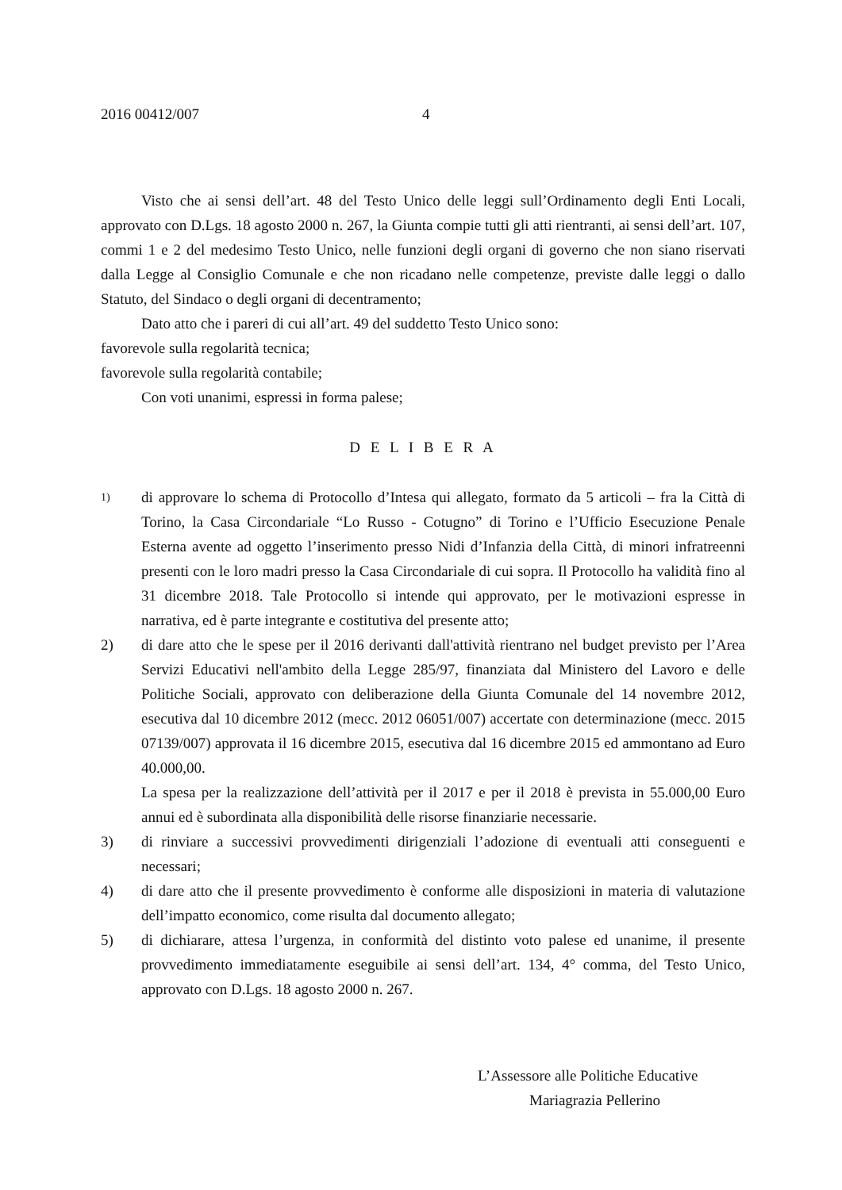2016 00412/007 4
Visto che ai sensi dell’art. 48 del Testo Unico delle leggi sull’Ordinamento degli Enti Locali, approvato con D.Lgs. 18 agosto 2000 n. 267, la Giunta compie tutti gli atti rientranti, ai sensi dell’art. 107, commi 1 e 2 del medesimo Testo Unico, nelle funzioni degli organi di governo che non siano riservati dalla Legge al Consiglio Comunale e che non ricadano nelle competenze, previste dalle leggi o dallo Statuto, del Sindaco o degli organi di decentramento;
Dato atto che i pareri di cui all’art. 49 del suddetto Testo Unico sono:
favorevole sulla regolarità tecnica;
favorevole sulla regolarità contabile;
Con voti unanimi, espressi in forma palese;
D E L I B E R A
1)
di approvare lo schema di Protocollo d’Intesa qui allegato, formato da 5 articoli – fra la Città di Torino, la Casa Circondariale “Lo Russo - Cotugno” di Torino e l’Ufficio Esecuzione Penale Esterna avente ad oggetto l’inserimento presso Nidi d’Infanzia della Città, di minori infratreenni presenti con le loro madri presso la Casa Circondariale di cui sopra. Il Protocollo ha validità fino al 31 dicembre 2018. Tale Protocollo si intende qui approvato, per le motivazioni espresse in narrativa, ed è parte integrante e costitutiva del presente atto;
2) di dare atto che le spese per il 2016 derivanti dall'attività rientrano nel budget previsto per l’Area Servizi Educativi nell'ambito della Legge 285/97, finanziata dal Ministero del Lavoro e delle Politiche Sociali, approvato con deliberazione della Giunta Comunale del 14 novembre 2012, esecutiva dal 10 dicembre 2012 (mecc. 2012 06051/007) accertate con determinazione (mecc. 2015 07139/007) approvata il 16 dicembre 2015, esecutiva dal 16 dicembre 2015 ed ammontano ad Euro 40.000,00.
La spesa per la realizzazione dell’attività per il 2017 e per il 2018 è prevista in 55.000,00 Euro annui ed è subordinata alla disponibilità delle risorse finanziarie necessarie.
3) di rinviare a successivi provvedimenti dirigenziali l’adozione di eventuali atti conseguenti e necessari;
4) di dare atto che il presente provvedimento è conforme alle disposizioni in materia di valutazione dell’impatto economico, come risulta dal documento allegato;
5) di dichiarare, attesa l’urgenza, in conformità del distinto voto palese ed unanime, il presente provvedimento immediatamente eseguibile ai sensi dell’art. 134, 4° comma, del Testo Unico, approvato con D.Lgs. 18 agosto 2000 n. 267.
L’Assessore alle Politiche Educative
Mariagrazia Pellerino